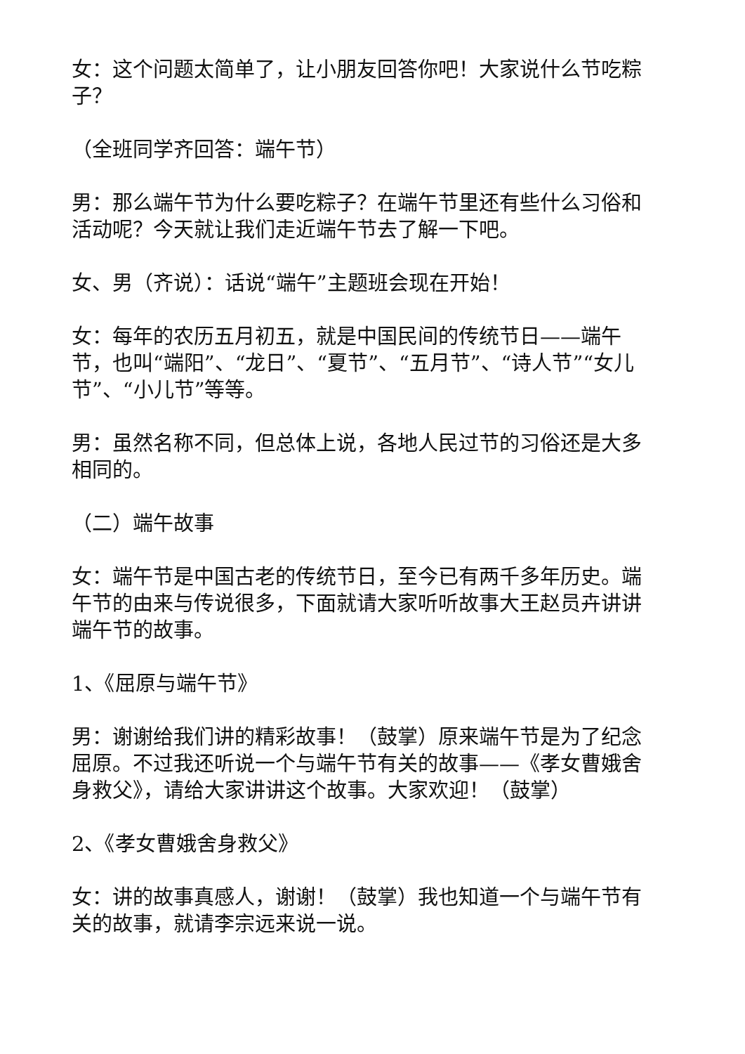女：这个问题太简单了，让小朋友回答你吧！大家说什么节吃粽子？
（全班同学齐回答：端午节）
男：那么端午节为什么要吃粽子？在端午节里还有些什么习俗和活动呢？今天就让我们走近端午节去了解一下吧。
女、男（齐说）：话说“端午”主题班会现在开始！
女：每年的农历五月初五，就是中国民间的传统节日——端午节，也叫“端阳”、“龙日”、“夏节”、“五月节”、“诗人节”“女儿节”、“小儿节”等等。
男：虽然名称不同，但总体上说，各地人民过节的习俗还是大多相同的。
（二）端午故事
女：端午节是中国古老的传统节日，至今已有两千多年历史。端午节的由来与传说很多，下面就请大家听听故事大王赵员卉讲讲端午节的故事。
1、《屈原与端午节》
男：谢谢给我们讲的精彩故事！（鼓掌）原来端午节是为了纪念屈原。不过我还听说一个与端午节有关的故事——《孝女曹娥舍身救父》，请给大家讲讲这个故事。大家欢迎！（鼓掌）
2、《孝女曹娥舍身救父》
女：讲的故事真感人，谢谢！（鼓掌）我也知道一个与端午节有关的故事，就请李宗远来说一说。